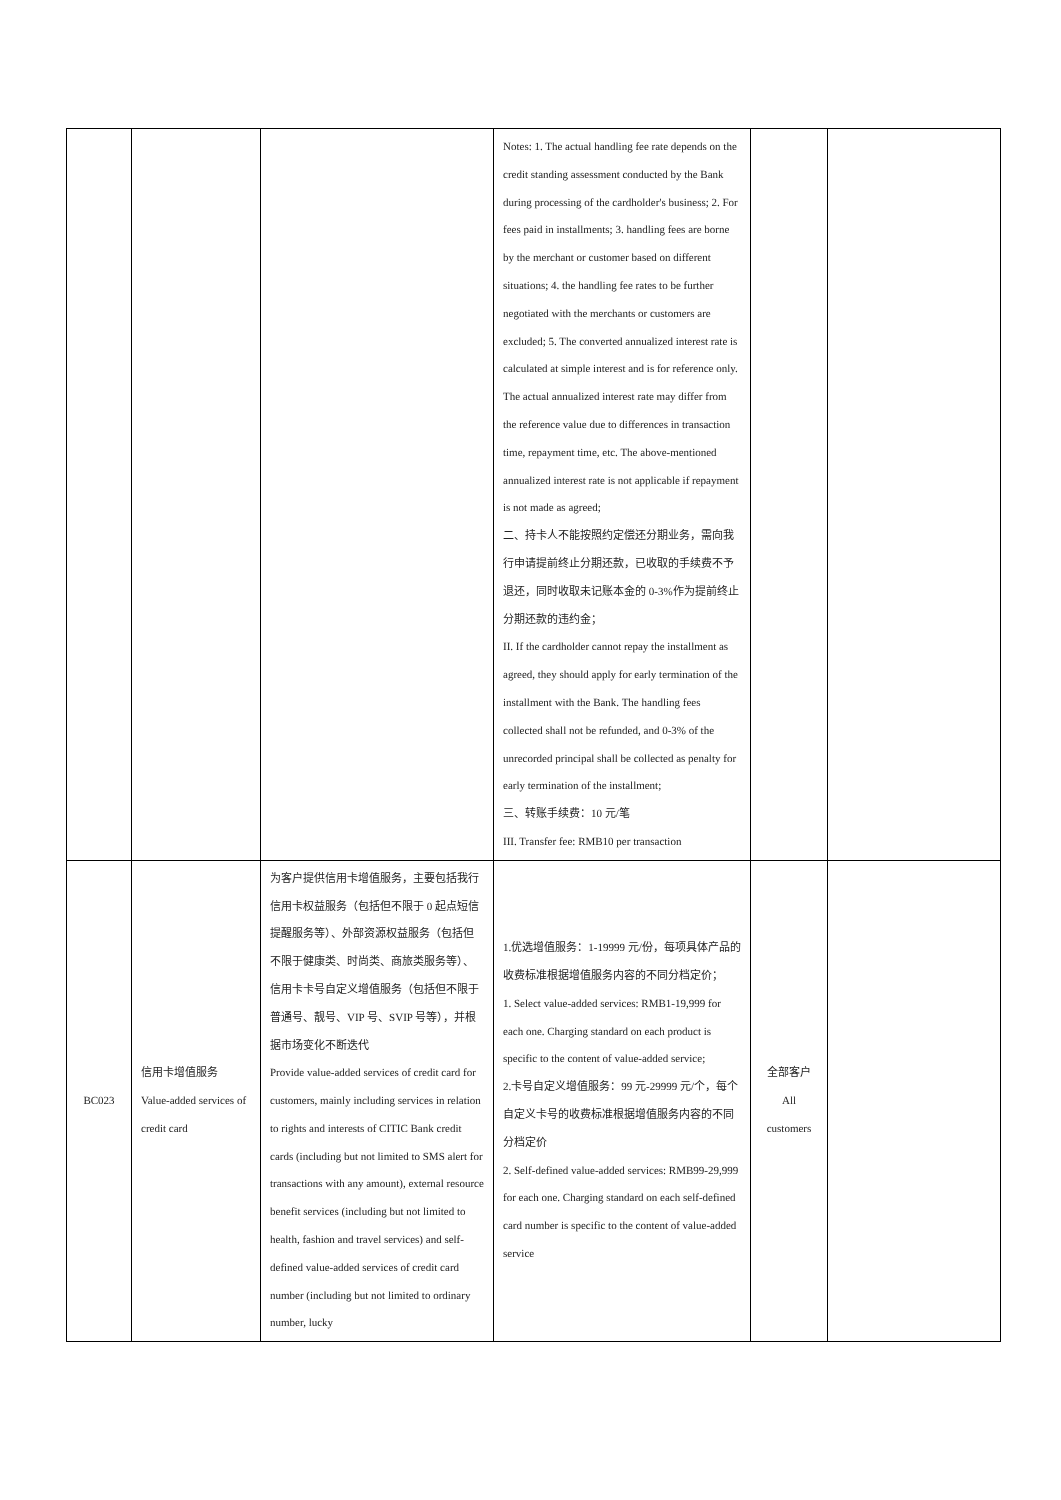| | | | Notes: 1. The actual handling fee rate depends on the credit standing assessment conducted by the Bank during processing of the cardholder's business; 2. For fees paid in installments; 3. handling fees are borne by the merchant or customer based on different situations; 4. the handling fee rates to be further negotiated with the merchants or customers are excluded; 5. The converted annualized interest rate is calculated at simple interest and is for reference only. The actual annualized interest rate may differ from the reference value due to differences in transaction time, repayment time, etc. The above-mentioned annualized interest rate is not applicable if repayment is not made as agreed; 二、持卡人不能按照约定偿还分期业务，需向我行申请提前终止分期还款，已收取的手续费不予退还，同时收取未记账本金的 0-3%作为提前终止分期还款的违约金； II. If the cardholder cannot repay the installment as agreed, they should apply for early termination of the installment with the Bank. The handling fees collected shall not be refunded, and 0-3% of the unrecorded principal shall be collected as penalty for early termination of the installment; 三、转账手续费：10 元/笔 III. Transfer fee: RMB10 per transaction | | |
| BC023 | 信用卡增值服务 Value-added services of credit card | 为客户提供信用卡增值服务，主要包括我行信用卡权益服务（包括但不限于 0 起点短信提醒服务等）、外部资源权益服务（包括但不限于健康类、时尚类、商旅类服务等）、信用卡卡号自定义增值服务（包括但不限于普通号、靓号、VIP 号、SVIP 号等），并根据市场变化不断迭代 Provide value-added services of credit card for customers, mainly including services in relation to rights and interests of CITIC Bank credit cards (including but not limited to SMS alert for transactions with any amount), external resource benefit services (including but not limited to health, fashion and travel services) and self-defined value-added services of credit card number (including but not limited to ordinary number, lucky | 1.优选增值服务：1-19999 元/份，每项具体产品的收费标准根据增值服务内容的不同分档定价； 1. Select value-added services: RMB1-19,999 for each one. Charging standard on each product is specific to the content of value-added service; 2.卡号自定义增值服务：99 元-29999 元/个，每个自定义卡号的收费标准根据增值服务内容的不同分档定价 2. Self-defined value-added services: RMB99-29,999 for each one. Charging standard on each self-defined card number is specific to the content of value-added service | 全部客户 All customers | |